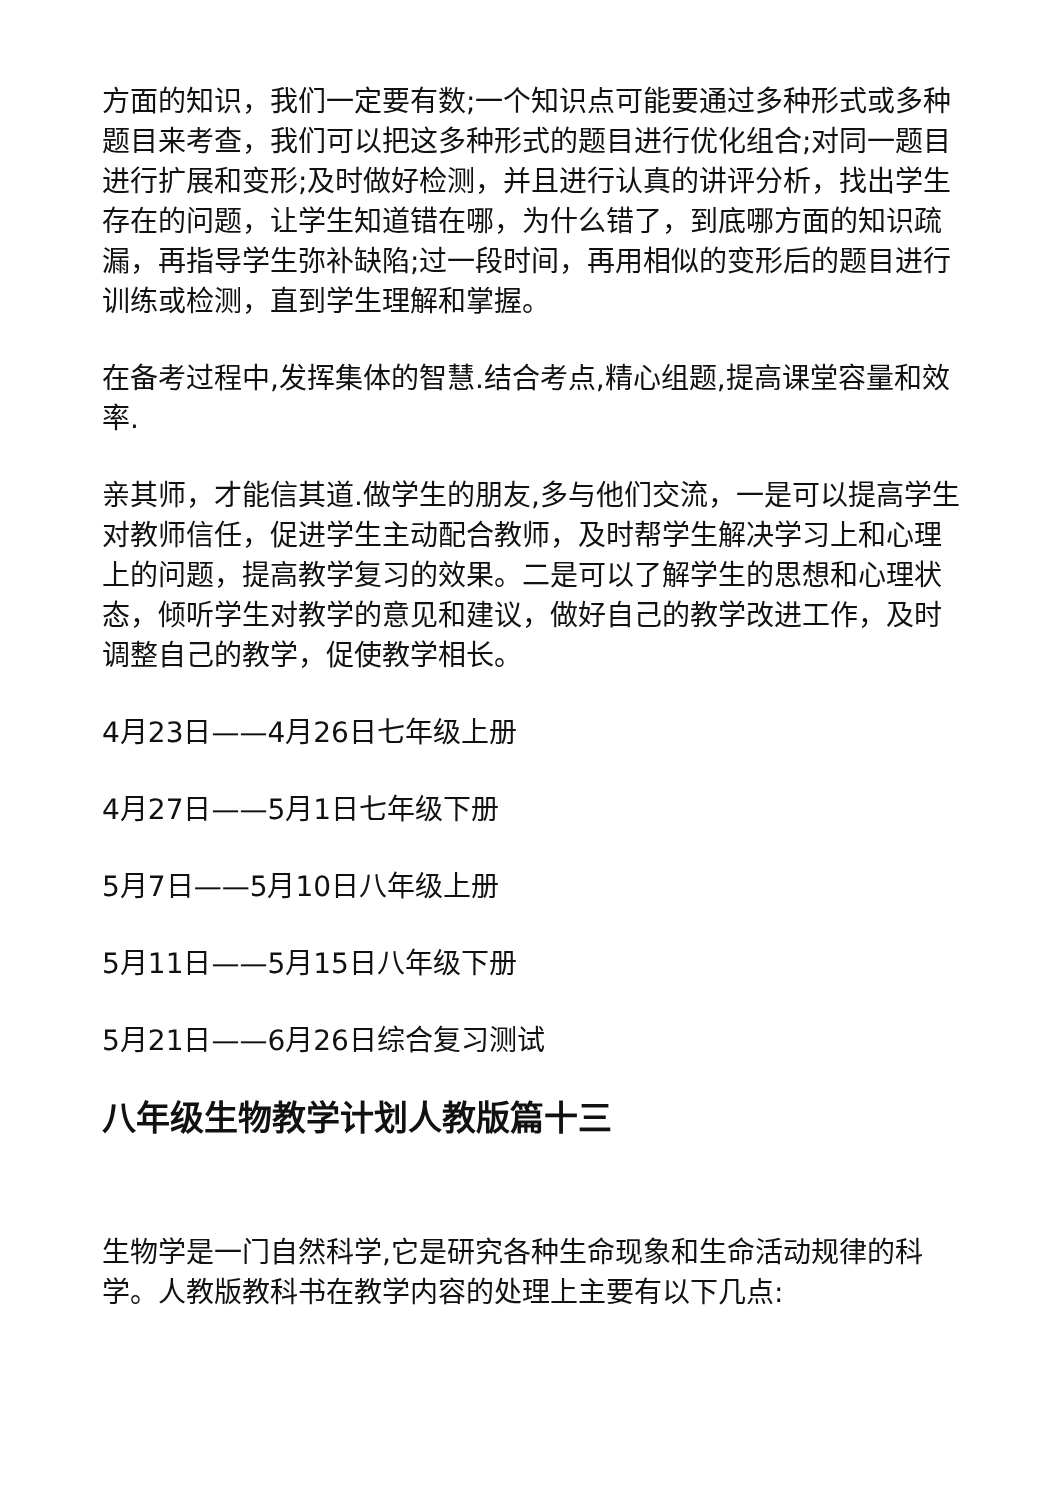方面的知识，我们一定要有数;一个知识点可能要通过多种形式或多种题目来考查，我们可以把这多种形式的题目进行优化组合;对同一题目进行扩展和变形;及时做好检测，并且进行认真的讲评分析，找出学生存在的问题，让学生知道错在哪，为什么错了，到底哪方面的知识疏漏，再指导学生弥补缺陷;过一段时间，再用相似的变形后的题目进行训练或检测，直到学生理解和掌握。
在备考过程中,发挥集体的智慧.结合考点,精心组题,提高课堂容量和效率.
亲其师，才能信其道.做学生的朋友,多与他们交流，一是可以提高学生对教师信任，促进学生主动配合教师，及时帮学生解决学习上和心理上的问题，提高教学复习的效果。二是可以了解学生的思想和心理状态，倾听学生对教学的意见和建议，做好自己的教学改进工作，及时调整自己的教学，促使教学相长。
4月23日——4月26日七年级上册
4月27日——5月1日七年级下册
5月7日——5月10日八年级上册
5月11日——5月15日八年级下册
5月21日——6月26日综合复习测试
八年级生物教学计划人教版篇十三
生物学是一门自然科学,它是研究各种生命现象和生命活动规律的科学。人教版教科书在教学内容的处理上主要有以下几点: